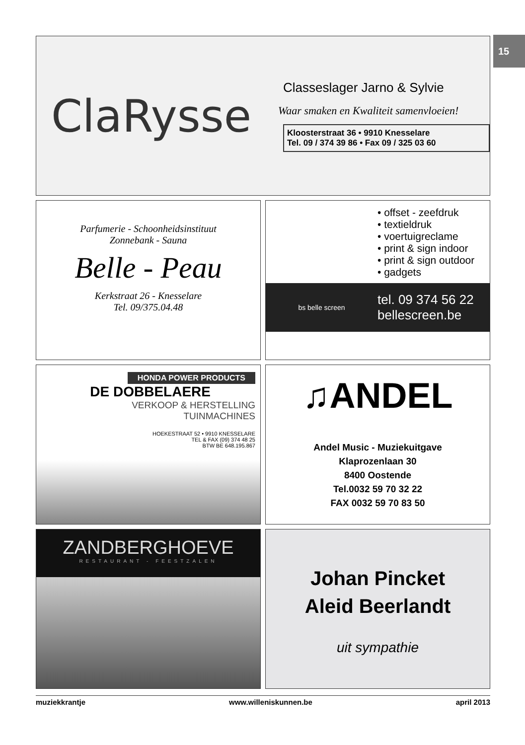15
ClaRysse
Classeslager Jarno & Sylvie
Waar smaken en Kwaliteit samenvloeien!
Kloosterstraat 36 • 9910 Knesselare
Tel. 09 / 374 39 86 • Fax 09 / 325 03 60
Parfumerie - Schoonheidsinstituut
Zonnebank - Sauna
Belle - Peau
Kerkstraat 26 - Knesselare
Tel. 09/375.04.48
• offset - zeefdruk
• textieldruk
• voertuigreclame
• print & sign indoor
• print & sign outdoor
• gadgets
bs belle screen
tel. 09 374 56 22
bellescreen.be
HONDA POWER PRODUCTS
DE DOBBELAERE
VERKOOP & HERSTELLING
TUINMACHINES
HOEKESTRAAT 52 • 9910 KNESSELARE
TEL & FAX (09) 374 48 25
BTW BE 648.195.867
♫ANDEL
Andel Music - Muziekuitgave
Klaprozenlaan 30
8400 Oostende
Tel.0032 59 70 32 22
FAX 0032 59 70 83 50
ZANDBERGHOEVE
RESTAURANT - FEESTZALEN
Johan Pincket
Aleid Beerlandt
uit sympathie
muziekkrantje www.willeniskunnen.be april 2013